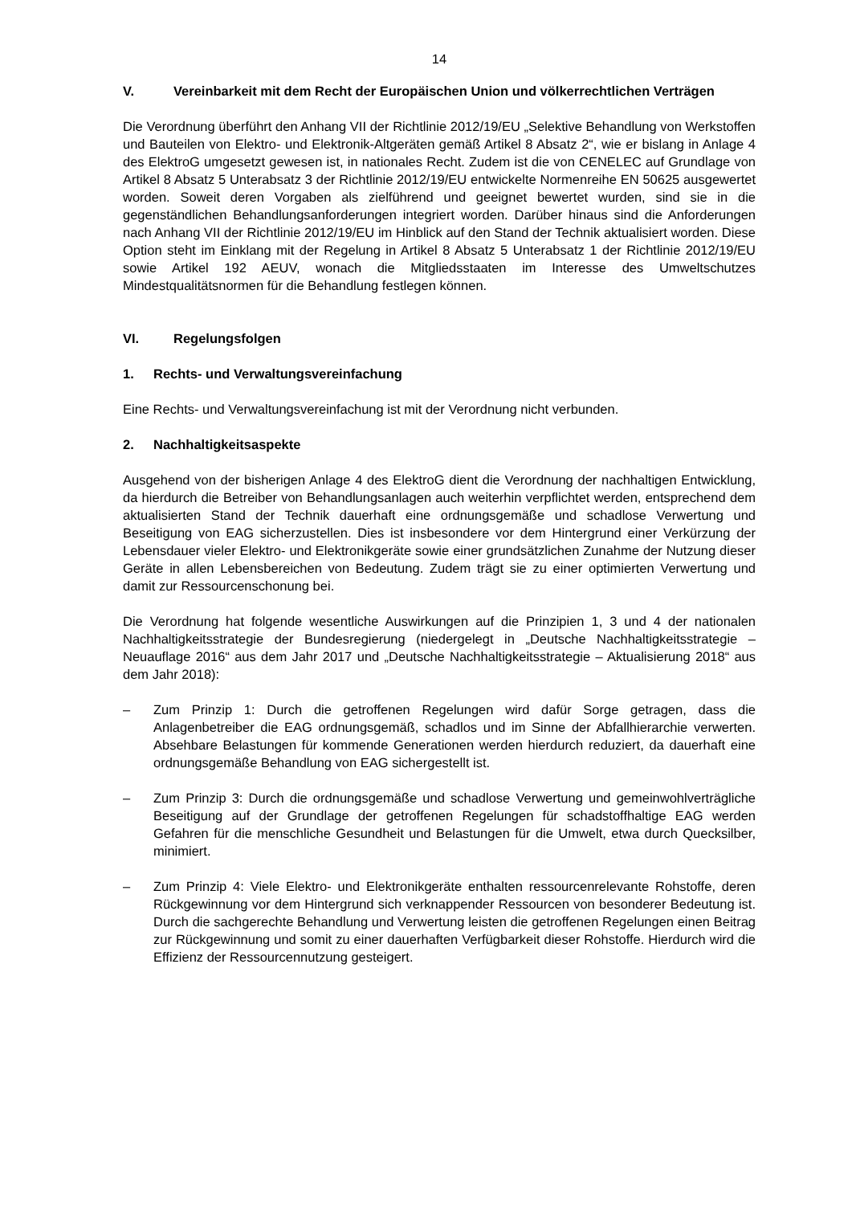14
V. Vereinbarkeit mit dem Recht der Europäischen Union und völkerrechtlichen Verträgen
Die Verordnung überführt den Anhang VII der Richtlinie 2012/19/EU „Selektive Behandlung von Werkstoffen und Bauteilen von Elektro- und Elektronik-Altgeräten gemäß Artikel 8 Absatz 2“, wie er bislang in Anlage 4 des ElektroG umgesetzt gewesen ist, in nationales Recht. Zudem ist die von CENELEC auf Grundlage von Artikel 8 Absatz 5 Unterabsatz 3 der Richtlinie 2012/19/EU entwickelte Normenreihe EN 50625 ausgewertet worden. Soweit deren Vorgaben als zielführend und geeignet bewertet wurden, sind sie in die gegenständlichen Behandlungsanforderungen integriert worden. Darüber hinaus sind die Anforderungen nach Anhang VII der Richtlinie 2012/19/EU im Hinblick auf den Stand der Technik aktualisiert worden. Diese Option steht im Einklang mit der Regelung in Artikel 8 Absatz 5 Unterabsatz 1 der Richtlinie 2012/19/EU sowie Artikel 192 AEUV, wonach die Mitgliedsstaaten im Interesse des Umweltschutzes Mindestqualitätsnormen für die Behandlung festlegen können.
VI. Regelungsfolgen
1. Rechts- und Verwaltungsvereinfachung
Eine Rechts- und Verwaltungsvereinfachung ist mit der Verordnung nicht verbunden.
2. Nachhaltigkeitsaspekte
Ausgehend von der bisherigen Anlage 4 des ElektroG dient die Verordnung der nachhaltigen Entwicklung, da hierdurch die Betreiber von Behandlungsanlagen auch weiterhin verpflichtet werden, entsprechend dem aktualisierten Stand der Technik dauerhaft eine ordnungsgemäße und schadlose Verwertung und Beseitigung von EAG sicherzustellen. Dies ist insbesondere vor dem Hintergrund einer Verkürzung der Lebensdauer vieler Elektro- und Elektronikgeräte sowie einer grundsätzlichen Zunahme der Nutzung dieser Geräte in allen Lebensbereichen von Bedeutung. Zudem trägt sie zu einer optimierten Verwertung und damit zur Ressourcenschonung bei.
Die Verordnung hat folgende wesentliche Auswirkungen auf die Prinzipien 1, 3 und 4 der nationalen Nachhaltigkeitsstrategie der Bundesregierung (niedergelegt in „Deutsche Nachhaltigkeitsstrategie – Neuauflage 2016“ aus dem Jahr 2017 und „Deutsche Nachhaltigkeitsstrategie – Aktualisierung 2018“ aus dem Jahr 2018):
– Zum Prinzip 1: Durch die getroffenen Regelungen wird dafür Sorge getragen, dass die Anlagenbetreiber die EAG ordnungsgemäß, schadlos und im Sinne der Abfallhierarchie verwerten. Absehbare Belastungen für kommende Generationen werden hierdurch reduziert, da dauerhaft eine ordnungsgemäße Behandlung von EAG sichergestellt ist.
– Zum Prinzip 3: Durch die ordnungsgemäße und schadlose Verwertung und gemeinwohlverträgliche Beseitigung auf der Grundlage der getroffenen Regelungen für schadstoffhaltige EAG werden Gefahren für die menschliche Gesundheit und Belastungen für die Umwelt, etwa durch Quecksilber, minimiert.
– Zum Prinzip 4: Viele Elektro- und Elektronikgeräte enthalten ressourcenrelevante Rohstoffe, deren Rückgewinnung vor dem Hintergrund sich verknappender Ressourcen von besonderer Bedeutung ist. Durch die sachgerechte Behandlung und Verwertung leisten die getroffenen Regelungen einen Beitrag zur Rückgewinnung und somit zu einer dauerhaften Verfügbarkeit dieser Rohstoffe. Hierdurch wird die Effizienz der Ressourcennutzung gesteigert.